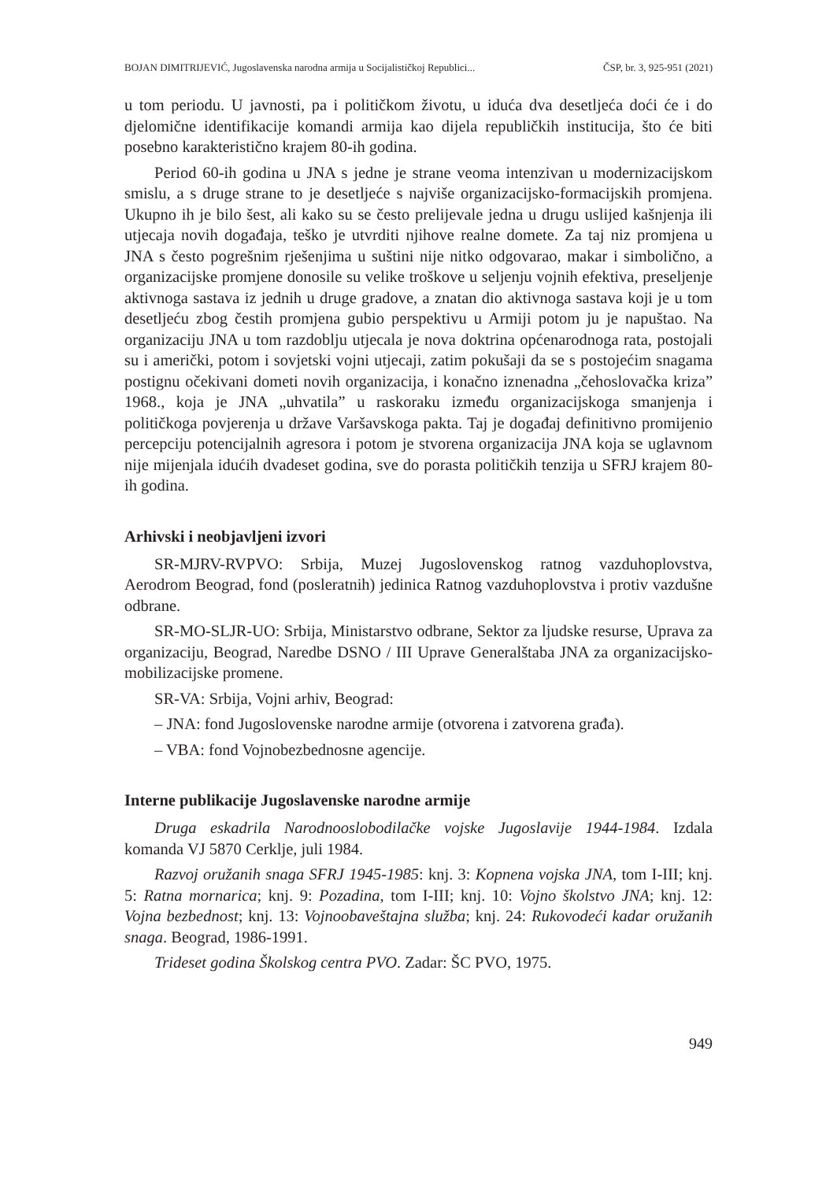BOJAN DIMITRIJEVIĆ, Jugoslavenska narodna armija u Socijalističkoj Republici... ČSP, br. 3, 925-951 (2021)
u tom periodu. U javnosti, pa i političkom životu, u iduća dva desetljeća doći će i do djelomične identifikacije komandi armija kao dijela republičkih institucija, što će biti posebno karakteristično krajem 80-ih godina.
Period 60-ih godina u JNA s jedne je strane veoma intenzivan u modernizacijskom smislu, a s druge strane to je desetljeće s najviše organizacijsko-formacijskih promjena. Ukupno ih je bilo šest, ali kako su se često prelijevale jedna u drugu uslijed kašnjenja ili utjecaja novih događaja, teško je utvrditi njihove realne domete. Za taj niz promjena u JNA s često pogrešnim rješenjima u suštini nije nitko odgovarao, makar i simbolično, a organizacijske promjene donosile su velike troškove u seljenju vojnih efektiva, preseljenje aktivnoga sastava iz jednih u druge gradove, a znatan dio aktivnoga sastava koji je u tom desetljeću zbog čestih promjena gubio perspektivu u Armiji potom ju je napuštao. Na organizaciju JNA u tom razdoblju utjecala je nova doktrina općenarodnoga rata, postojali su i američki, potom i sovjetski vojni utjecaji, zatim pokušaji da se s postojećim snagama postignu očekivani dometi novih organizacija, i konačno iznenadna „čehoslovačka kriza” 1968., koja je JNA „uhvatila” u raskoraku između organizacijskoga smanjenja i političkoga povjerenja u države Varšavskoga pakta. Taj je događaj definitivno promijenio percepciju potencijalnih agresora i potom je stvorena organizacija JNA koja se uglavnom nije mijenjala idućih dvadeset godina, sve do porasta političkih tenzija u SFRJ krajem 80-ih godina.
Arhivski i neobjavljeni izvori
SR-MJRV-RVPVO: Srbija, Muzej Jugoslovenskog ratnog vazduhoplovstva, Aerodrom Beograd, fond (posleratnih) jedinica Ratnog vazduhoplovstva i protiv vazdušne odbrane.
SR-MO-SLJR-UO: Srbija, Ministarstvo odbrane, Sektor za ljudske resurse, Uprava za organizaciju, Beograd, Naredbe DSNO / III Uprave Generalštaba JNA za organizacijsko-mobilizacijske promene.
SR-VA: Srbija, Vojni arhiv, Beograd:
– JNA: fond Jugoslovenske narodne armije (otvorena i zatvorena građa).
– VBA: fond Vojnobezbednosne agencije.
Interne publikacije Jugoslavenske narodne armije
Druga eskadrila Narodnooslobodilačke vojske Jugoslavije 1944-1984. Izdala komanda VJ 5870 Cerklje, juli 1984.
Razvoj oružanih snaga SFRJ 1945-1985: knj. 3: Kopnena vojska JNA, tom I-III; knj. 5: Ratna mornarica; knj. 9: Pozadina, tom I-III; knj. 10: Vojno školstvo JNA; knj. 12: Vojna bezbednost; knj. 13: Vojnoobaveštajna služba; knj. 24: Rukovodeći kadar oružanih snaga. Beograd, 1986-1991.
Trideset godina Školskog centra PVO. Zadar: ŠC PVO, 1975.
949